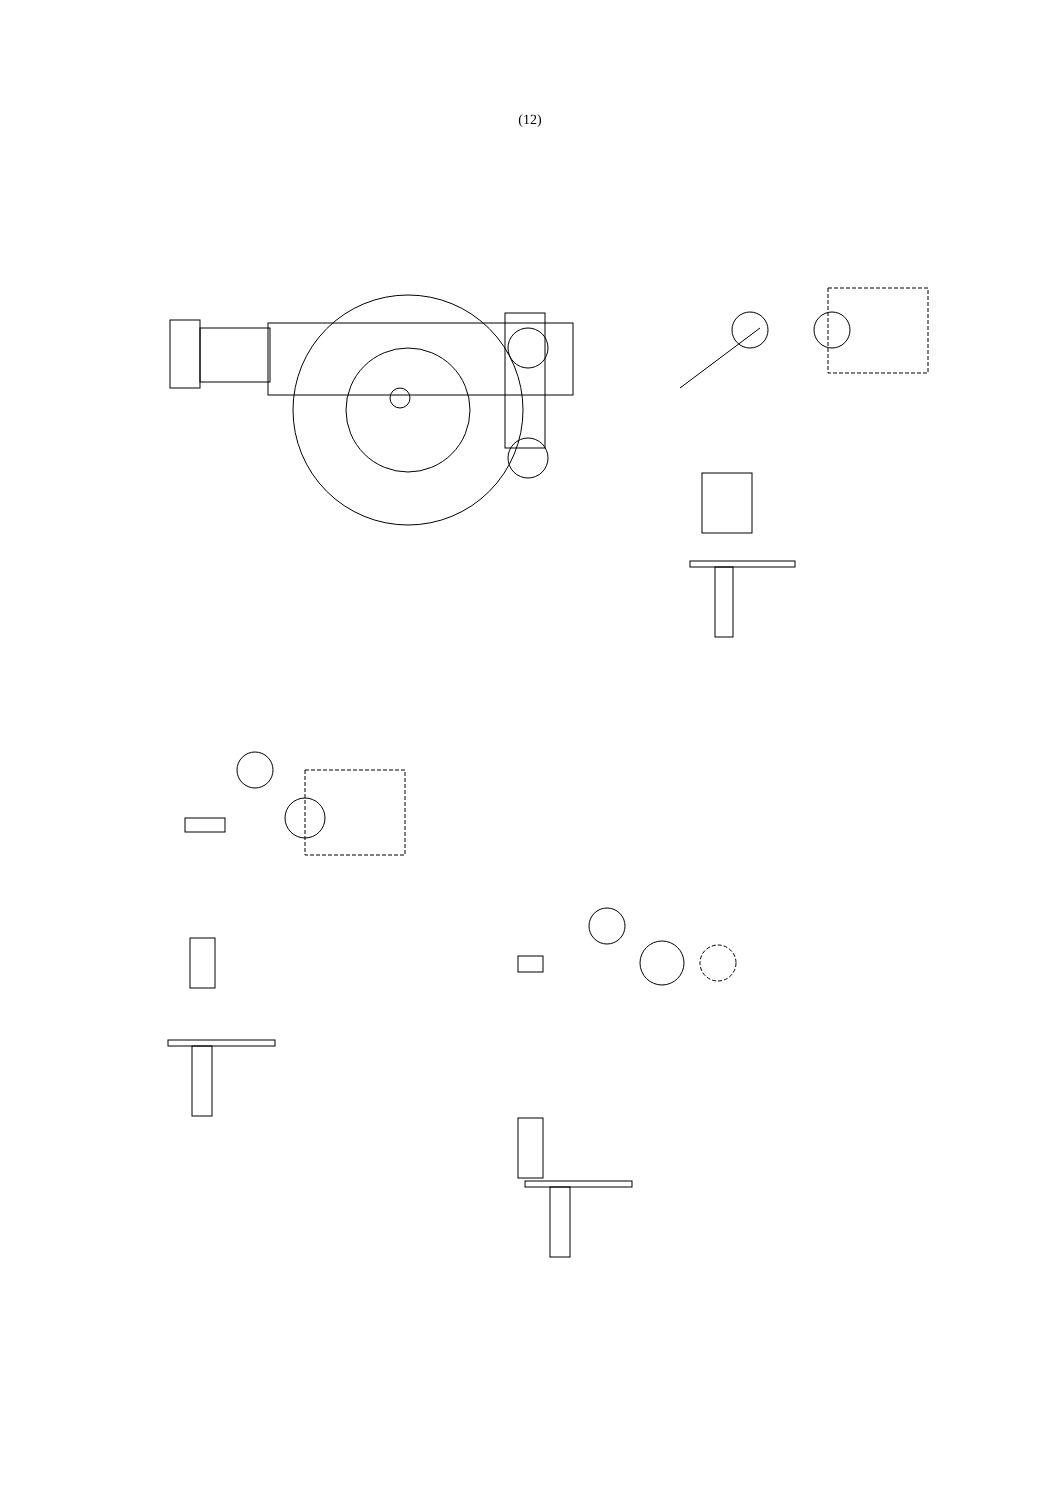(12)
P Q 69A 69B 54J 55F1 76J 76A 73 77 54A 55F2 31c 58 70 71 75 77E 31e 69A 72 51 50 55Hn 54 53 76B 54B 55F3 31f 55 (A) 55F1 55F2(65) 64 74 76J 76A 31C(63) (B) 71 73 75 73B 74 76A 76J 54 51A 50 (A) 55F1 a 64 76J 76A 74 55F2 63 31C (B) a 73 75 73B 71 74 76A 76J 54 51A 50 (A) 55F1 b B C 76A 76J 63 64 31C (B) 73 b 75 71 73B 74 76A 76J 54 51A 50